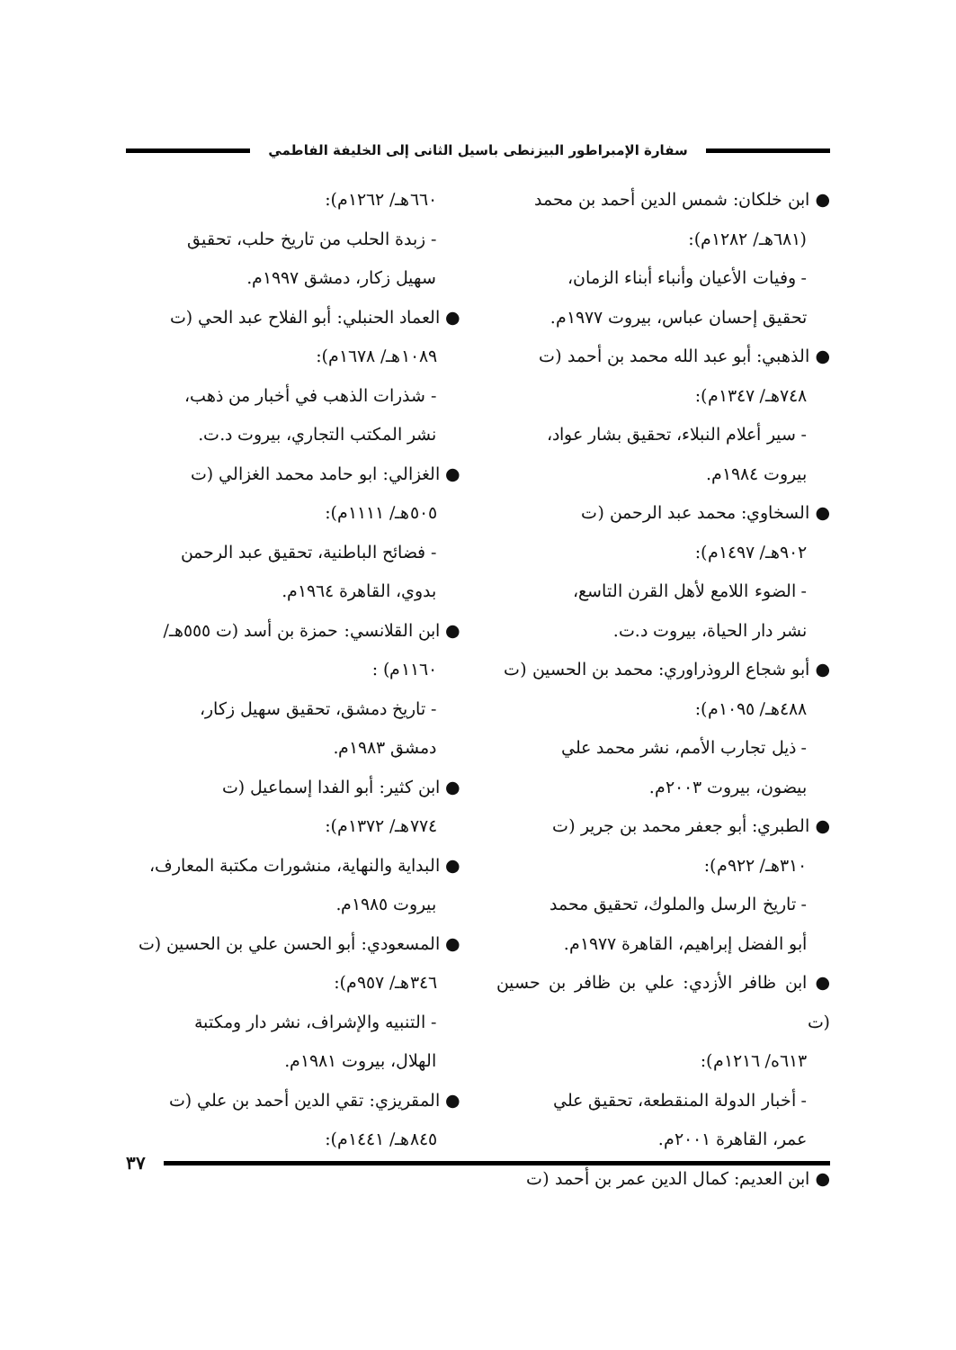سفارة الإمبراطور البيزنطى باسيل الثانى إلى الخليفة الفاطمي
● ابن خلكان: شمس الدين أحمد بن محمد
(٦٨١هـ/ ١٢٨٢م):
- وفيات الأعيان وأنباء أبناء الزمان،
تحقيق إحسان عباس، بيروت ١٩٧٧م.
● الذهبي: أبو عبد الله محمد بن أحمد (ت
٧٤٨هـ/ ١٣٤٧م):
- سير أعلام النبلاء، تحقيق بشار عواد،
بيروت ١٩٨٤م.
● السخاوي: محمد عبد الرحمن (ت
٩٠٢هـ/ ١٤٩٧م):
- الضوء اللامع لأهل القرن التاسع،
نشر دار الحياة، بيروت د.ت.
● أبو شجاع الروذراوري: محمد بن الحسين (ت
٤٨٨هـ/ ١٠٩٥م):
- ذيل تجارب الأمم، نشر محمد علي
بيضون، بيروت ٢٠٠٣م.
● الطبري: أبو جعفر محمد بن جرير (ت
٣١٠هـ/ ٩٢٢م):
- تاريخ الرسل والملوك، تحقيق محمد
أبو الفضل إبراهيم، القاهرة ١٩٧٧م.
● ابن ظافر الأزدي: علي بن ظافر بن حسين (ت
٦١٣ه/ ١٢١٦م):
- أخبار الدولة المنقطعة، تحقيق علي
عمر، القاهرة ٢٠٠١م.
● ابن العديم: كمال الدين عمر بن أحمد (ت
٦٦٠هـ/ ١٢٦٢م):
- زبدة الحلب من تاريخ حلب، تحقيق
سهيل زكار، دمشق ١٩٩٧م.
● العماد الحنبلي: أبو الفلاح عبد الحي (ت
١٠٨٩هـ/ ١٦٧٨م):
- شذرات الذهب في أخبار من ذهب،
نشر المكتب التجاري، بيروت د.ت.
● الغزالي: ابو حامد محمد الغزالي (ت
٥٠٥هـ/ ١١١١م):
- فضائح الباطنية، تحقيق عبد الرحمن
بدوي، القاهرة ١٩٦٤م.
● ابن القلانسي: حمزة بن أسد (ت ٥٥٥هـ/
١١٦٠م) :
- تاريخ دمشق، تحقيق سهيل زكار،
دمشق ١٩٨٣م.
● ابن كثير: أبو الفدا إسماعيل (ت
٧٧٤هـ/ ١٣٧٢م):
● البداية والنهاية، منشورات مكتبة المعارف،
بيروت ١٩٨٥م.
● المسعودي: أبو الحسن علي بن الحسين (ت
٣٤٦هـ/ ٩٥٧م):
- التنبيه والإشراف، نشر دار ومكتبة
الهلال، بيروت ١٩٨١م.
● المقريزي: تقي الدين أحمد بن علي (ت
٨٤٥هـ/ ١٤٤١م):
٣٧